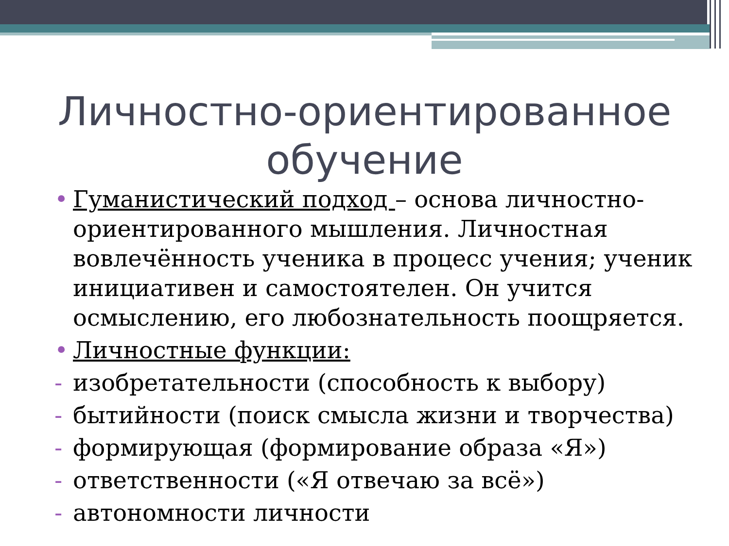Личностно-ориентированное
обучение
• Гуманистический подход – основа личностно-ориентированного мышления. Личностная вовлечённость ученика в процесс учения; ученик инициативен и самостоятелен. Он учится осмыслению, его любознательность поощряется.
• Личностные функции:
- изобретательности (способность к выбору)
- бытийности (поиск смысла жизни и творчества)
- формирующая (формирование образа «Я»)
- ответственности («Я отвечаю за всё»)
- автономности личности